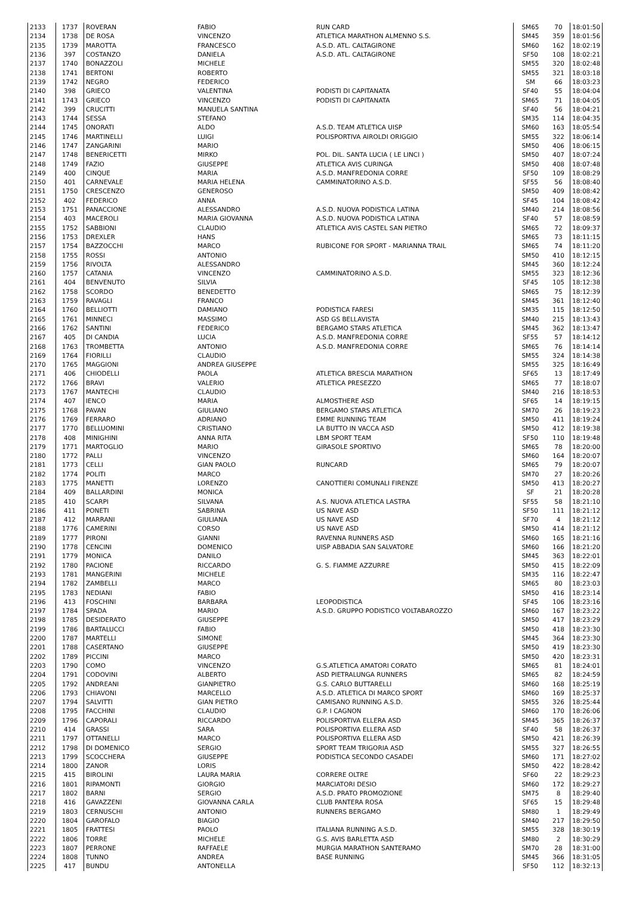| 2133 | 1737 | ROVERAN | FABIO | RUN CARD | SM65 | 70 | 18:01:50 |
| 2134 | 1738 | DE ROSA | VINCENZO | ATLETICA MARATHON ALMENNO S.S. | SM45 | 359 | 18:01:56 |
| 2135 | 1739 | MAROTTA | FRANCESCO | A.S.D. ATL. CALTAGIRONE | SM60 | 162 | 18:02:19 |
| 2136 | 397 | COSTANZO | DANIELA | A.S.D. ATL. CALTAGIRONE | SF50 | 108 | 18:02:21 |
| 2137 | 1740 | BONAZZOLI | MICHELE | | SM55 | 320 | 18:02:48 |
| 2138 | 1741 | BERTONI | ROBERTO | | SM55 | 321 | 18:03:18 |
| 2139 | 1742 | NEGRO | FEDERICO | | SM | 66 | 18:03:23 |
| 2140 | 398 | GRIECO | VALENTINA | PODISTI DI CAPITANATA | SF40 | 55 | 18:04:04 |
| 2141 | 1743 | GRIECO | VINCENZO | PODISTI DI CAPITANATA | SM65 | 71 | 18:04:05 |
| 2142 | 399 | CRUCITTI | MANUELA SANTINA | | SF40 | 56 | 18:04:21 |
| 2143 | 1744 | SESSA | STEFANO | | SM35 | 114 | 18:04:35 |
| 2144 | 1745 | ONORATI | ALDO | A.S.D. TEAM ATLETICA UISP | SM60 | 163 | 18:05:54 |
| 2145 | 1746 | MARTINELLI | LUIGI | POLISPORTIVA AIROLDI ORIGGIO | SM55 | 322 | 18:06:14 |
| 2146 | 1747 | ZANGARINI | MARIO | | SM50 | 406 | 18:06:15 |
| 2147 | 1748 | BENERICETTI | MIRKO | POL. DIL. SANTA LUCIA ( LE LINCI ) | SM50 | 407 | 18:07:24 |
| 2148 | 1749 | FAZIO | GIUSEPPE | ATLETICA AVIS CURINGA | SM50 | 408 | 18:07:48 |
| 2149 | 400 | CINQUE | MARIA | A.S.D. MANFREDONIA CORRE | SF50 | 109 | 18:08:29 |
| 2150 | 401 | CARNEVALE | MARIA HELENA | CAMMINATORINO A.S.D. | SF55 | 56 | 18:08:40 |
| 2151 | 1750 | CRESCENZO | GENEROSO | | SM50 | 409 | 18:08:42 |
| 2152 | 402 | FEDERICO | ANNA | | SF45 | 104 | 18:08:42 |
| 2153 | 1751 | PANACCIONE | ALESSANDRO | A.S.D. NUOVA PODISTICA LATINA | SM40 | 214 | 18:08:56 |
| 2154 | 403 | MACEROLI | MARIA GIOVANNA | A.S.D. NUOVA PODISTICA LATINA | SF40 | 57 | 18:08:59 |
| 2155 | 1752 | SABBIONI | CLAUDIO | ATLETICA AVIS CASTEL SAN PIETRO | SM65 | 72 | 18:09:37 |
| 2156 | 1753 | DREXLER | HANS | | SM65 | 73 | 18:11:15 |
| 2157 | 1754 | BAZZOCCHI | MARCO | RUBICONE FOR SPORT - MARIANNA TRAIL | SM65 | 74 | 18:11:20 |
| 2158 | 1755 | ROSSI | ANTONIO | | SM50 | 410 | 18:12:15 |
| 2159 | 1756 | RIVOLTA | ALESSANDRO | | SM45 | 360 | 18:12:24 |
| 2160 | 1757 | CATANIA | VINCENZO | CAMMINATORINO A.S.D. | SM55 | 323 | 18:12:36 |
| 2161 | 404 | BENVENUTO | SILVIA | | SF45 | 105 | 18:12:38 |
| 2162 | 1758 | SCORDO | BENEDETTO | | SM65 | 75 | 18:12:39 |
| 2163 | 1759 | RAVAGLI | FRANCO | | SM45 | 361 | 18:12:40 |
| 2164 | 1760 | BELLIOTTI | DAMIANO | PODISTICA FARESI | SM35 | 115 | 18:12:50 |
| 2165 | 1761 | MINNECI | MASSIMO | ASD GS BELLAVISTA | SM40 | 215 | 18:13:43 |
| 2166 | 1762 | SANTINI | FEDERICO | BERGAMO STARS ATLETICA | SM45 | 362 | 18:13:47 |
| 2167 | 405 | DI CANDIA | LUCIA | A.S.D. MANFREDONIA CORRE | SF55 | 57 | 18:14:12 |
| 2168 | 1763 | TROMBETTA | ANTONIO | A.S.D. MANFREDONIA CORRE | SM65 | 76 | 18:14:14 |
| 2169 | 1764 | FIORILLI | CLAUDIO | | SM55 | 324 | 18:14:38 |
| 2170 | 1765 | MAGGIONI | ANDREA GIUSEPPE | | SM55 | 325 | 18:16:49 |
| 2171 | 406 | CHIODELLI | PAOLA | ATLETICA BRESCIA MARATHON | SF65 | 13 | 18:17:49 |
| 2172 | 1766 | BRAVI | VALERIO | ATLETICA PRESEZZO | SM65 | 77 | 18:18:07 |
| 2173 | 1767 | MANTECHI | CLAUDIO | | SM40 | 216 | 18:18:53 |
| 2174 | 407 | IENCO | MARIA | ALMOSTHERE ASD | SF65 | 14 | 18:19:15 |
| 2175 | 1768 | PAVAN | GIULIANO | BERGAMO STARS ATLETICA | SM70 | 26 | 18:19:23 |
| 2176 | 1769 | FERRARO | ADRIANO | EMME RUNNING TEAM | SM50 | 411 | 18:19:24 |
| 2177 | 1770 | BELLUOMINI | CRISTIANO | LA BUTTO IN VACCA ASD | SM50 | 412 | 18:19:38 |
| 2178 | 408 | MINIGHINI | ANNA RITA | LBM SPORT TEAM | SF50 | 110 | 18:19:48 |
| 2179 | 1771 | MARTOGLIO | MARIO | GIRASOLE SPORTIVO | SM65 | 78 | 18:20:00 |
| 2180 | 1772 | PALLI | VINCENZO | | SM60 | 164 | 18:20:07 |
| 2181 | 1773 | CELLI | GIAN PAOLO | RUNCARD | SM65 | 79 | 18:20:07 |
| 2182 | 1774 | POLITI | MARCO | | SM70 | 27 | 18:20:26 |
| 2183 | 1775 | MANETTI | LORENZO | CANOTTIERI COMUNALI FIRENZE | SM50 | 413 | 18:20:27 |
| 2184 | 409 | BALLARDINI | MONICA | | SF | 21 | 18:20:28 |
| 2185 | 410 | SCARPI | SILVANA | A.S. NUOVA ATLETICA LASTRA | SF55 | 58 | 18:21:10 |
| 2186 | 411 | PONETI | SABRINA | US NAVE ASD | SF50 | 111 | 18:21:12 |
| 2187 | 412 | MARRANI | GIULIANA | US NAVE ASD | SF70 | 4 | 18:21:12 |
| 2188 | 1776 | CAMERINI | CORSO | US NAVE ASD | SM50 | 414 | 18:21:12 |
| 2189 | 1777 | PIRONI | GIANNI | RAVENNA RUNNERS ASD | SM60 | 165 | 18:21:16 |
| 2190 | 1778 | CENCINI | DOMENICO | UISP ABBADIA SAN SALVATORE | SM60 | 166 | 18:21:20 |
| 2191 | 1779 | MONICA | DANILO | | SM45 | 363 | 18:22:01 |
| 2192 | 1780 | PACIONE | RICCARDO | G. S. FIAMME AZZURRE | SM50 | 415 | 18:22:09 |
| 2193 | 1781 | MANGERINI | MICHELE | | SM35 | 116 | 18:22:47 |
| 2194 | 1782 | ZAMBELLI | MARCO | | SM65 | 80 | 18:23:03 |
| 2195 | 1783 | NEDIANI | FABIO | | SM50 | 416 | 18:23:14 |
| 2196 | 413 | FOSCHINI | BARBARA | LEOPODISTICA | SF45 | 106 | 18:23:16 |
| 2197 | 1784 | SPADA | MARIO | A.S.D. GRUPPO PODISTICO VOLTABAROZZO | SM60 | 167 | 18:23:22 |
| 2198 | 1785 | DESIDERATO | GIUSEPPE | | SM50 | 417 | 18:23:29 |
| 2199 | 1786 | BARTALUCCI | FABIO | | SM50 | 418 | 18:23:30 |
| 2200 | 1787 | MARTELLI | SIMONE | | SM45 | 364 | 18:23:30 |
| 2201 | 1788 | CASERTANO | GIUSEPPE | | SM50 | 419 | 18:23:30 |
| 2202 | 1789 | PICCINI | MARCO | | SM50 | 420 | 18:23:31 |
| 2203 | 1790 | COMO | VINCENZO | G.S.ATLETICA AMATORI CORATO | SM65 | 81 | 18:24:01 |
| 2204 | 1791 | CODOVINI | ALBERTO | ASD PIETRALUNGA RUNNERS | SM65 | 82 | 18:24:59 |
| 2205 | 1792 | ANDREANI | GIANPIETRO | G.S. CARLO BUTTARELLI | SM60 | 168 | 18:25:19 |
| 2206 | 1793 | CHIAVONI | MARCELLO | A.S.D. ATLETICA DI MARCO SPORT | SM60 | 169 | 18:25:37 |
| 2207 | 1794 | SALVITTI | GIAN PIETRO | CAMISANO RUNNING A.S.D. | SM55 | 326 | 18:25:44 |
| 2208 | 1795 | FACCHINI | CLAUDIO | G.P. I CAGNON | SM60 | 170 | 18:26:06 |
| 2209 | 1796 | CAPORALI | RICCARDO | POLISPORTIVA ELLERA ASD | SM45 | 365 | 18:26:37 |
| 2210 | 414 | GRASSI | SARA | POLISPORTIVA ELLERA ASD | SF40 | 58 | 18:26:37 |
| 2211 | 1797 | OTTANELLI | MARCO | POLISPORTIVA ELLERA ASD | SM50 | 421 | 18:26:39 |
| 2212 | 1798 | DI DOMENICO | SERGIO | SPORT TEAM TRIGORIA ASD | SM55 | 327 | 18:26:55 |
| 2213 | 1799 | SCOCCHERA | GIUSEPPE | PODISTICA SECONDO CASADEI | SM60 | 171 | 18:27:02 |
| 2214 | 1800 | ZANOR | LORIS | | SM50 | 422 | 18:28:42 |
| 2215 | 415 | BIROLINI | LAURA MARIA | CORRERE OLTRE | SF60 | 22 | 18:29:23 |
| 2216 | 1801 | RIPAMONTI | GIORGIO | MARCIATORI DESIO | SM60 | 172 | 18:29:27 |
| 2217 | 1802 | BARNI | SERGIO | A.S.D. PRATO PROMOZIONE | SM75 | 8 | 18:29:40 |
| 2218 | 416 | GAVAZZENI | GIOVANNA CARLA | CLUB PANTERA ROSA | SF65 | 15 | 18:29:48 |
| 2219 | 1803 | CERNUSCHI | ANTONIO | RUNNERS BERGAMO | SM80 | 1 | 18:29:49 |
| 2220 | 1804 | GAROFALO | BIAGIO | | SM40 | 217 | 18:29:50 |
| 2221 | 1805 | FRATTESI | PAOLO | ITALIANA RUNNING A.S.D. | SM55 | 328 | 18:30:19 |
| 2222 | 1806 | TORRE | MICHELE | G.S. AVIS BARLETTA ASD | SM80 | 2 | 18:30:29 |
| 2223 | 1807 | PERRONE | RAFFAELE | MURGIA MARATHON SANTERAMO | SM70 | 28 | 18:31:00 |
| 2224 | 1808 | TUNNO | ANDREA | BASE RUNNING | SM45 | 366 | 18:31:05 |
| 2225 | 417 | BUNDU | ANTONELLA | | SF50 | 112 | 18:32:13 |